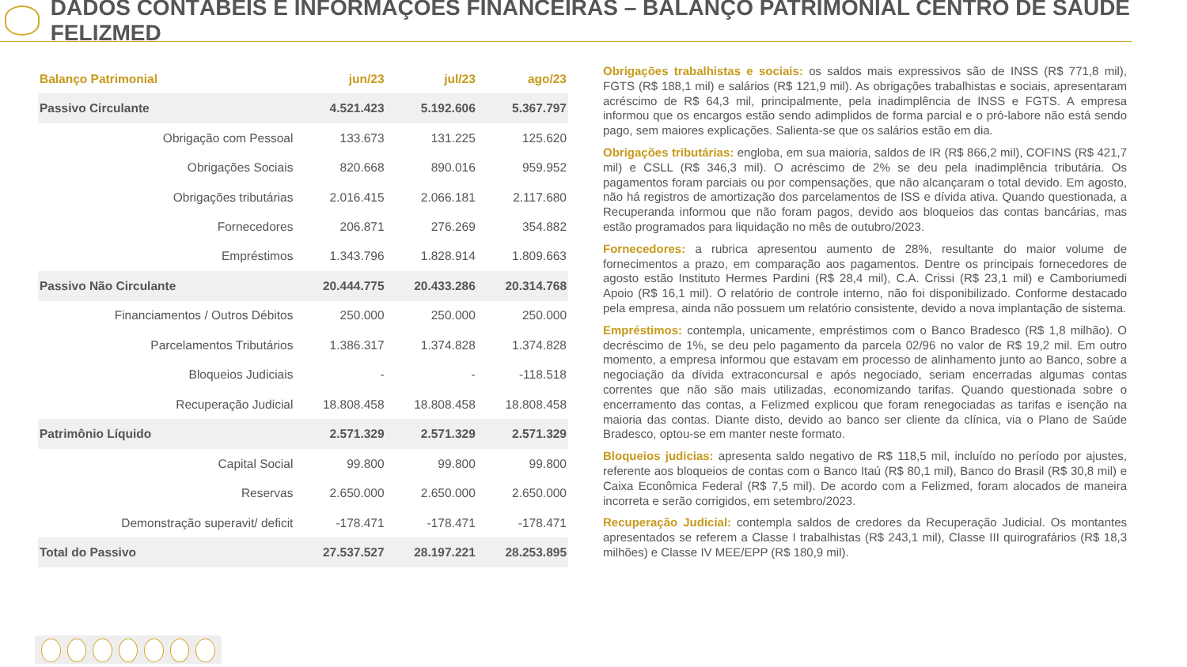DADOS CONTÁBEIS E INFORMAÇÕES FINANCEIRAS – BALANÇO PATRIMONIAL CENTRO DE SAÚDE FELIZMED
| Balanço Patrimonial | jun/23 | jul/23 | ago/23 |
| --- | --- | --- | --- |
| Passivo Circulante | 4.521.423 | 5.192.606 | 5.367.797 |
| Obrigação com Pessoal | 133.673 | 131.225 | 125.620 |
| Obrigações Sociais | 820.668 | 890.016 | 959.952 |
| Obrigações tributárias | 2.016.415 | 2.066.181 | 2.117.680 |
| Fornecedores | 206.871 | 276.269 | 354.882 |
| Empréstimos | 1.343.796 | 1.828.914 | 1.809.663 |
| Passivo Não Circulante | 20.444.775 | 20.433.286 | 20.314.768 |
| Financiamentos / Outros Débitos | 250.000 | 250.000 | 250.000 |
| Parcelamentos Tributários | 1.386.317 | 1.374.828 | 1.374.828 |
| Bloqueios Judiciais | - | - | -118.518 |
| Recuperação Judicial | 18.808.458 | 18.808.458 | 18.808.458 |
| Patrimônio Líquido | 2.571.329 | 2.571.329 | 2.571.329 |
| Capital Social | 99.800 | 99.800 | 99.800 |
| Reservas | 2.650.000 | 2.650.000 | 2.650.000 |
| Demonstração superavit/ deficit | -178.471 | -178.471 | -178.471 |
| Total do Passivo | 27.537.527 | 28.197.221 | 28.253.895 |
Obrigações trabalhistas e sociais: os saldos mais expressivos são de INSS (R$ 771,8 mil), FGTS (R$ 188,1 mil) e salários (R$ 121,9 mil). As obrigações trabalhistas e sociais, apresentaram acréscimo de R$ 64,3 mil, principalmente, pela inadimplência de INSS e FGTS. A empresa informou que os encargos estão sendo adimplidos de forma parcial e o pró-labore não está sendo pago, sem maiores explicações. Salienta-se que os salários estão em dia.
Obrigações tributárias: engloba, em sua maioria, saldos de IR (R$ 866,2 mil), COFINS (R$ 421,7 mil) e CSLL (R$ 346,3 mil). O acréscimo de 2% se deu pela inadimplência tributária. Os pagamentos foram parciais ou por compensações, que não alcançaram o total devido. Em agosto, não há registros de amortização dos parcelamentos de ISS e dívida ativa. Quando questionada, a Recuperanda informou que não foram pagos, devido aos bloqueios das contas bancárias, mas estão programados para liquidação no mês de outubro/2023.
Fornecedores: a rubrica apresentou aumento de 28%, resultante do maior volume de fornecimentos a prazo, em comparação aos pagamentos. Dentre os principais fornecedores de agosto estão Instituto Hermes Pardini (R$ 28,4 mil), C.A. Crissi (R$ 23,1 mil) e Camboriumedi Apoio (R$ 16,1 mil). O relatório de controle interno, não foi disponibilizado. Conforme destacado pela empresa, ainda não possuem um relatório consistente, devido a nova implantação de sistema.
Empréstimos: contempla, unicamente, empréstimos com o Banco Bradesco (R$ 1,8 milhão). O decréscimo de 1%, se deu pelo pagamento da parcela 02/96 no valor de R$ 19,2 mil. Em outro momento, a empresa informou que estavam em processo de alinhamento junto ao Banco, sobre a negociação da dívida extraconcursal e após negociado, seriam encerradas algumas contas correntes que não são mais utilizadas, economizando tarifas. Quando questionada sobre o encerramento das contas, a Felizmed explicou que foram renegociadas as tarifas e isenção na maioria das contas. Diante disto, devido ao banco ser cliente da clínica, via o Plano de Saúde Bradesco, optou-se em manter neste formato.
Bloqueios judicias: apresenta saldo negativo de R$ 118,5 mil, incluído no período por ajustes, referente aos bloqueios de contas com o Banco Itaú (R$ 80,1 mil), Banco do Brasil (R$ 30,8 mil) e Caixa Econômica Federal (R$ 7,5 mil). De acordo com a Felizmed, foram alocados de maneira incorreta e serão corrigidos, em setembro/2023.
Recuperação Judicial: contempla saldos de credores da Recuperação Judicial. Os montantes apresentados se referem a Classe I trabalhistas (R$ 243,1 mil), Classe III quirografários (R$ 18,3 milhões) e Classe IV MEE/EPP (R$ 180,9 mil).